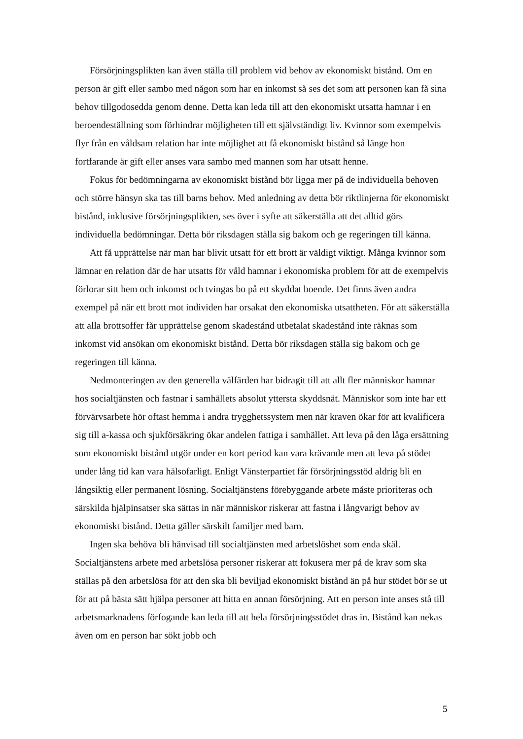Försörjningsplikten kan även ställa till problem vid behov av ekonomiskt bistånd. Om en person är gift eller sambo med någon som har en inkomst så ses det som att personen kan få sina behov tillgodosedda genom denne. Detta kan leda till att den ekonomiskt utsatta hamnar i en beroendeställning som förhindrar möjligheten till ett självständigt liv. Kvinnor som exempelvis flyr från en våldsam relation har inte möjlighet att få ekonomiskt bistånd så länge hon fortfarande är gift eller anses vara sambo med mannen som har utsatt henne.
Fokus för bedömningarna av ekonomiskt bistånd bör ligga mer på de individuella behoven och större hänsyn ska tas till barns behov. Med anledning av detta bör riktlinjerna för ekonomiskt bistånd, inklusive försörjningsplikten, ses över i syfte att säkerställa att det alltid görs individuella bedömningar. Detta bör riksdagen ställa sig bakom och ge regeringen till känna.
Att få upprättelse när man har blivit utsatt för ett brott är väldigt viktigt. Många kvinnor som lämnar en relation där de har utsatts för våld hamnar i ekonomiska problem för att de exempelvis förlorar sitt hem och inkomst och tvingas bo på ett skyddat boende. Det finns även andra exempel på när ett brott mot individen har orsakat den ekonomiska utsattheten. För att säkerställa att alla brottsoffer får upprättelse genom skadestånd utbetalat skadestånd inte räknas som inkomst vid ansökan om ekonomiskt bistånd. Detta bör riksdagen ställa sig bakom och ge regeringen till känna.
Nedmonteringen av den generella välfärden har bidragit till att allt fler människor hamnar hos socialtjänsten och fastnar i samhällets absolut yttersta skyddsnät. Människor som inte har ett förvärvsarbete hör oftast hemma i andra trygghetssystem men när kraven ökar för att kvalificera sig till a-kassa och sjukförsäkring ökar andelen fattiga i samhället. Att leva på den låga ersättning som ekonomiskt bistånd utgör under en kort period kan vara krävande men att leva på stödet under lång tid kan vara hälsofarligt. Enligt Vänsterpartiet får försörjningsstöd aldrig bli en långsiktig eller permanent lösning. Socialtjänstens förebyggande arbete måste prioriteras och särskilda hjälpinsatser ska sättas in när människor riskerar att fastna i långvarigt behov av ekonomiskt bistånd. Detta gäller särskilt familjer med barn.
Ingen ska behöva bli hänvisad till socialtjänsten med arbetslöshet som enda skäl. Socialtjänstens arbete med arbetslösa personer riskerar att fokusera mer på de krav som ska ställas på den arbetslösa för att den ska bli beviljad ekonomiskt bistånd än på hur stödet bör se ut för att på bästa sätt hjälpa personer att hitta en annan försörjning. Att en person inte anses stå till arbetsmarknadens förfogande kan leda till att hela försörjningsstödet dras in. Bistånd kan nekas även om en person har sökt jobb och
5